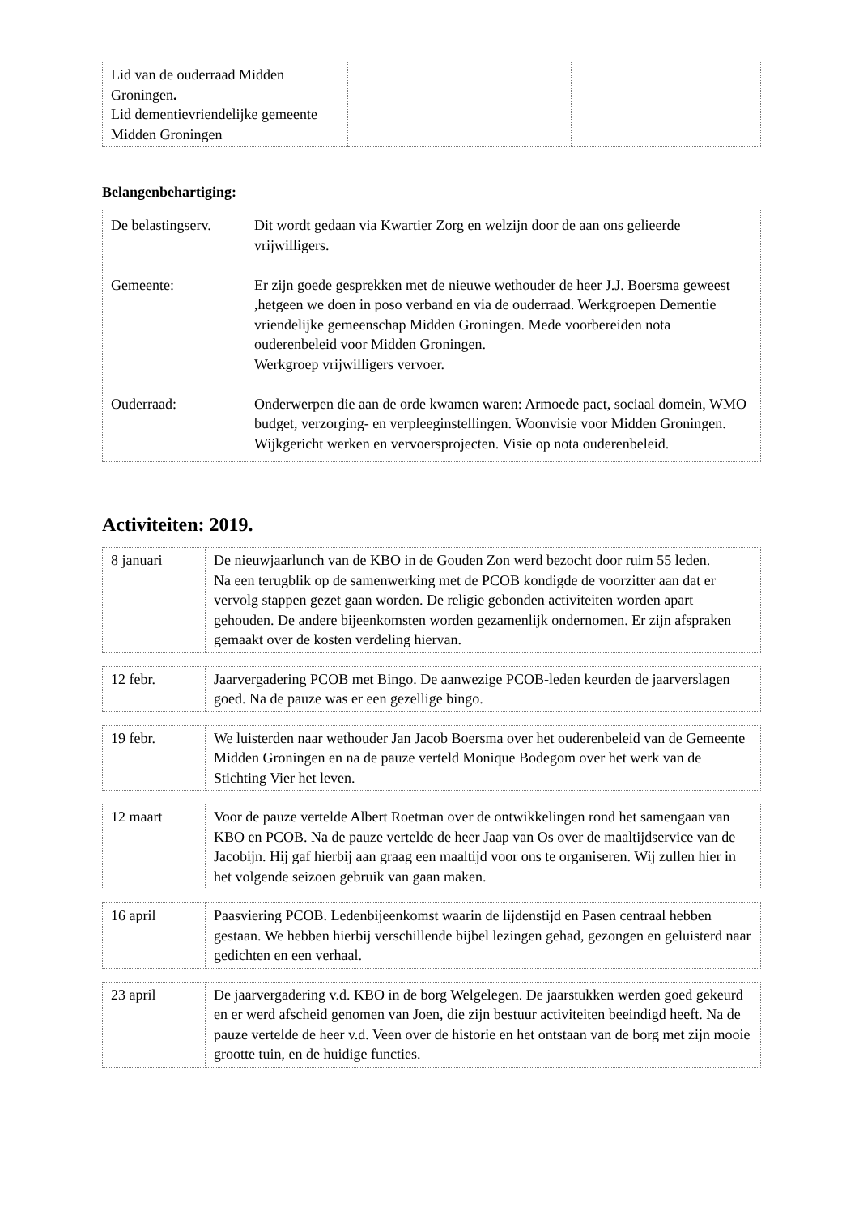| Lid van de ouderraad Midden Groningen . Lid dementievriendelijke gemeente Midden Groningen | | |
Belangenbehartiging:
| / De belastingserv. / Dit wordt gedaan via Kwartier Zorg en welzijn door de aan ons gelieerde vrijwilligers. / / Gemeente: / Er zijn goede gesprekken met de nieuwe wethouder de heer J.J. Boersma geweest ,hetgeen we doen in poso verband en via de ouderraad. Werkgroepen Dementie vriendelijke gemeenschap Midden Groningen. Mede voorbereiden nota ouderenbeleid voor Midden Groningen. Werkgroep vrijwilligers vervoer. / / Ouderraad: / Onderwerpen die aan de orde kwamen waren: Armoede pact, sociaal domein, WMO budget, verzorging- en verpleeginstellingen. Woonvisie voor Midden Groningen. Wijkgericht werken en vervoersprojecten. Visie op nota ouderenbeleid. / |
Activiteiten: 2019.
| 8 januari | De nieuwjaarlunch van de KBO in de Gouden Zon werd bezocht door ruim 55 leden. Na een terugblik op de samenwerking met de PCOB kondigde de voorzitter aan dat er vervolg stappen gezet gaan worden. De religie gebonden activiteiten worden apart gehouden. De andere bijeenkomsten worden gezamenlijk ondernomen. Er zijn afspraken gemaakt over de kosten verdeling hiervan. |
| 12 febr. | Jaarvergadering PCOB met Bingo. De aanwezige PCOB-leden keurden de jaarverslagen goed. Na de pauze was er een gezellige bingo. |
| 19 febr. | We luisterden naar wethouder Jan Jacob Boersma over het ouderenbeleid van de Gemeente Midden Groningen en na de pauze verteld Monique Bodegom over het werk van de Stichting Vier het leven. |
| 12 maart | Voor de pauze vertelde Albert Roetman over de ontwikkelingen rond het samengaan van KBO en PCOB. Na de pauze vertelde de heer Jaap van Os over de maaltijdservice van de Jacobijn. Hij gaf hierbij aan graag een maaltijd voor ons te organiseren. Wij zullen hier in het volgende seizoen gebruik van gaan maken. |
| 16 april | Paasviering PCOB. Ledenbijeenkomst waarin de lijdenstijd en Pasen centraal hebben gestaan. We hebben hierbij verschillende bijbel lezingen gehad, gezongen en geluisterd naar gedichten en een verhaal. |
| 23 april | De jaarvergadering v.d. KBO in de borg Welgelegen. De jaarstukken werden goed gekeurd en er werd afscheid genomen van Joen, die zijn bestuur activiteiten beeindigd heeft. Na de pauze vertelde de heer v.d. Veen over de historie en het ontstaan van de borg met zijn mooie grootte tuin, en de huidige functies. |